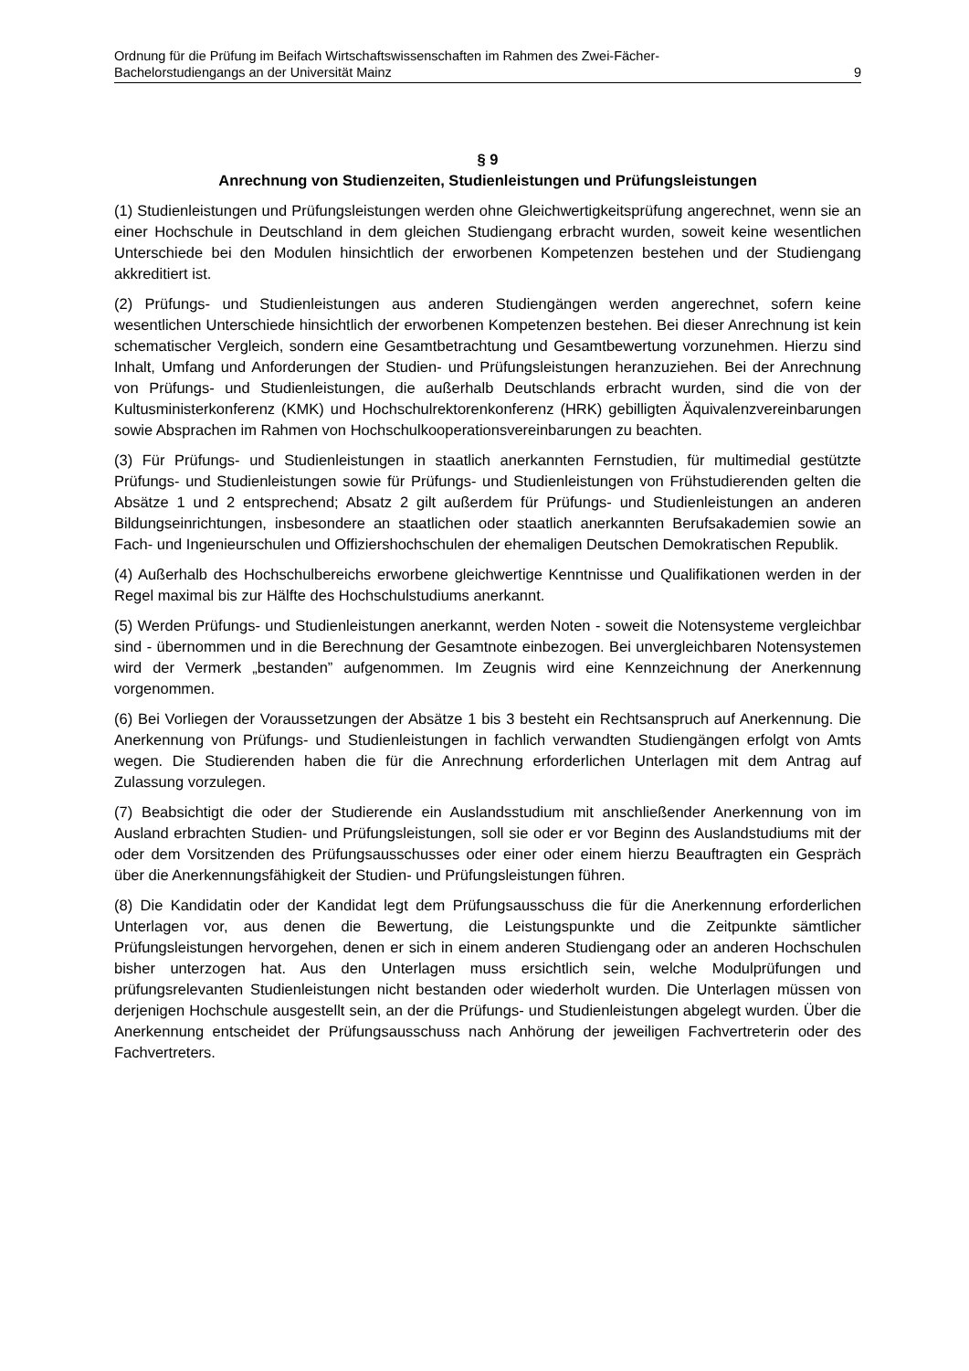Ordnung für die Prüfung im Beifach Wirtschaftswissenschaften im Rahmen des Zwei-Fächer-
Bachelorstudiengangs an der Universität Mainz 9
§ 9
Anrechnung von Studienzeiten, Studienleistungen und Prüfungsleistungen
(1) Studienleistungen und Prüfungsleistungen werden ohne Gleichwertigkeitsprüfung angerechnet, wenn sie an einer Hochschule in Deutschland in dem gleichen Studiengang erbracht wurden, soweit keine wesentlichen Unterschiede bei den Modulen hinsichtlich der erworbenen Kompetenzen bestehen und der Studiengang akkreditiert ist.
(2) Prüfungs- und Studienleistungen aus anderen Studiengängen werden angerechnet, sofern keine wesentlichen Unterschiede hinsichtlich der erworbenen Kompetenzen bestehen. Bei dieser Anrechnung ist kein schematischer Vergleich, sondern eine Gesamtbetrachtung und Gesamtbewertung vorzunehmen. Hierzu sind Inhalt, Umfang und Anforderungen der Studien- und Prüfungsleistungen heranzuziehen. Bei der Anrechnung von Prüfungs- und Studienleistungen, die außerhalb Deutschlands erbracht wurden, sind die von der Kultusministerkonferenz (KMK) und Hochschulrektorenkonferenz (HRK) gebilligten Äquivalenzvereinbarungen sowie Absprachen im Rahmen von Hochschulkooperationsvereinbarungen zu beachten.
(3) Für Prüfungs- und Studienleistungen in staatlich anerkannten Fernstudien, für multimedial gestützte Prüfungs- und Studienleistungen sowie für Prüfungs- und Studienleistungen von Frühstudierenden gelten die Absätze 1 und 2 entsprechend; Absatz 2 gilt außerdem für Prüfungs- und Studienleistungen an anderen Bildungseinrichtungen, insbesondere an staatlichen oder staatlich anerkannten Berufsakademien sowie an Fach- und Ingenieurschulen und Offiziershochschulen der ehemaligen Deutschen Demokratischen Republik.
(4) Außerhalb des Hochschulbereichs erworbene gleichwertige Kenntnisse und Qualifikationen werden in der Regel maximal bis zur Hälfte des Hochschulstudiums anerkannt.
(5) Werden Prüfungs- und Studienleistungen anerkannt, werden Noten - soweit die Notensysteme vergleichbar sind - übernommen und in die Berechnung der Gesamtnote einbezogen. Bei unvergleichbaren Notensystemen wird der Vermerk „bestanden” aufgenommen. Im Zeugnis wird eine Kennzeichnung der Anerkennung vorgenommen.
(6) Bei Vorliegen der Voraussetzungen der Absätze 1 bis 3 besteht ein Rechtsanspruch auf Anerkennung. Die Anerkennung von Prüfungs- und Studienleistungen in fachlich verwandten Studiengängen erfolgt von Amts wegen. Die Studierenden haben die für die Anrechnung erforderlichen Unterlagen mit dem Antrag auf Zulassung vorzulegen.
(7) Beabsichtigt die oder der Studierende ein Auslandsstudium mit anschließender Anerkennung von im Ausland erbrachten Studien- und Prüfungsleistungen, soll sie oder er vor Beginn des Auslandstudiums mit der oder dem Vorsitzenden des Prüfungsausschusses oder einer oder einem hierzu Beauftragten ein Gespräch über die Anerkennungsfähigkeit der Studien- und Prüfungsleistungen führen.
(8) Die Kandidatin oder der Kandidat legt dem Prüfungsausschuss die für die Anerkennung erforderlichen Unterlagen vor, aus denen die Bewertung, die Leistungspunkte und die Zeitpunkte sämtlicher Prüfungsleistungen hervorgehen, denen er sich in einem anderen Studiengang oder an anderen Hochschulen bisher unterzogen hat. Aus den Unterlagen muss ersichtlich sein, welche Modulprüfungen und prüfungsrelevanten Studienleistungen nicht bestanden oder wiederholt wurden. Die Unterlagen müssen von derjenigen Hochschule ausgestellt sein, an der die Prüfungs- und Studienleistungen abgelegt wurden. Über die Anerkennung entscheidet der Prüfungsausschuss nach Anhörung der jeweiligen Fachvertreterin oder des Fachvertreters.